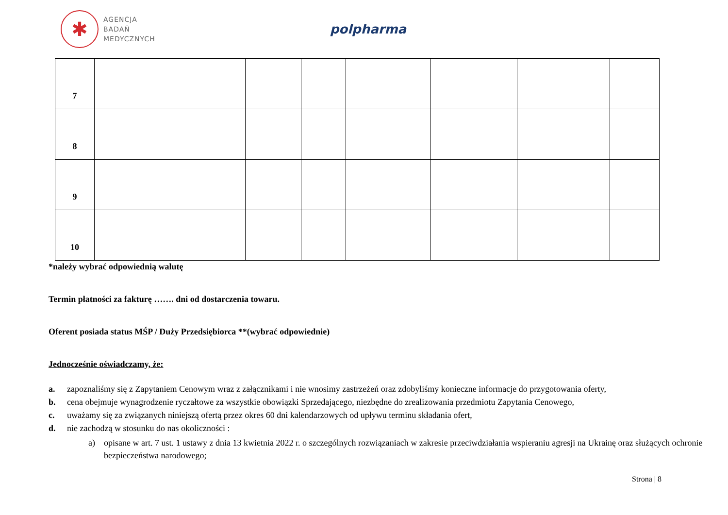✱
AGENCJA
BADAŃ
MEDYCZNYCH
polpharma
| 7 | | | | | | | |
| 8 | | | | | | | |
| 9 | | | | | | | |
| 10 | | | | | | | |
*należy wybrać odpowiednią walutę
Termin płatności za fakturę ……. dni od dostarczenia towaru.
Oferent posiada status MŚP / Duży Przedsiębiorca **(wybrać odpowiednie)
Jednocześnie oświadczamy, że:
a. zapoznaliśmy się z Zapytaniem Cenowym wraz z załącznikami i nie wnosimy zastrzeżeń oraz zdobyliśmy konieczne informacje do przygotowania oferty,
b. cena obejmuje wynagrodzenie ryczałtowe za wszystkie obowiązki Sprzedającego, niezbędne do zrealizowania przedmiotu Zapytania Cenowego,
c. uważamy się za związanych niniejszą ofertą przez okres 60 dni kalendarzowych od upływu terminu składania ofert,
d. nie zachodzą w stosunku do nas okoliczności :
a) opisane w art. 7 ust. 1 ustawy z dnia 13 kwietnia 2022 r. o szczególnych rozwiązaniach w zakresie przeciwdziałania wspieraniu agresji na Ukrainę oraz służących ochronie bezpieczeństwa narodowego;
Strona | 8